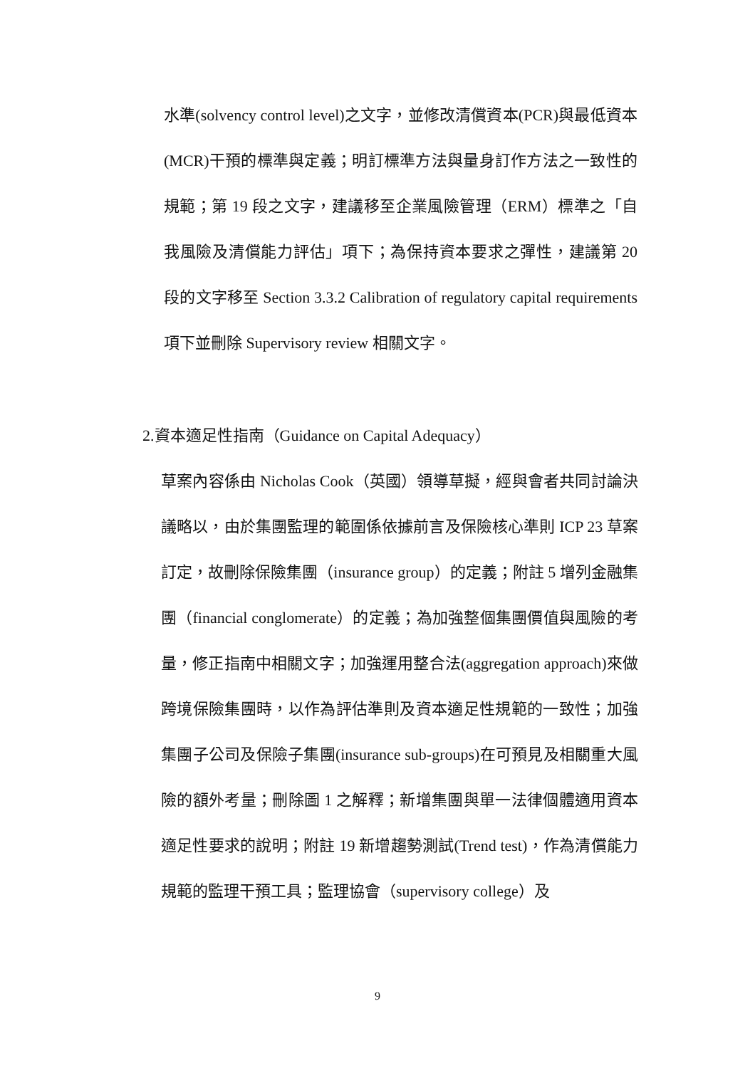水準(solvency control level)之文字，並修改清償資本(PCR)與最低資本(MCR)干預的標準與定義；明訂標準方法與量身訂作方法之一致性的規範；第 19 段之文字，建議移至企業風險管理（ERM）標準之「自我風險及清償能力評估」項下；為保持資本要求之彈性，建議第 20 段的文字移至 Section 3.3.2 Calibration of regulatory capital requirements 項下並刪除 Supervisory review 相關文字。
2.資本適足性指南（Guidance on Capital Adequacy）
草案內容係由 Nicholas Cook（英國）領導草擬，經與會者共同討論決議略以，由於集團監理的範圍係依據前言及保險核心準則 ICP 23 草案訂定，故刪除保險集團（insurance group）的定義；附註 5 增列金融集團（financial conglomerate）的定義；為加強整個集團價值與風險的考量，修正指南中相關文字；加強運用整合法(aggregation approach)來做跨境保險集團時，以作為評估準則及資本適足性規範的一致性；加強集團子公司及保險子集團(insurance sub-groups)在可預見及相關重大風險的額外考量；刪除圖 1 之解釋；新增集團與單一法律個體適用資本適足性要求的說明；附註 19 新增趨勢測試(Trend test)，作為清償能力規範的監理干預工具；監理協會（supervisory college）及
9